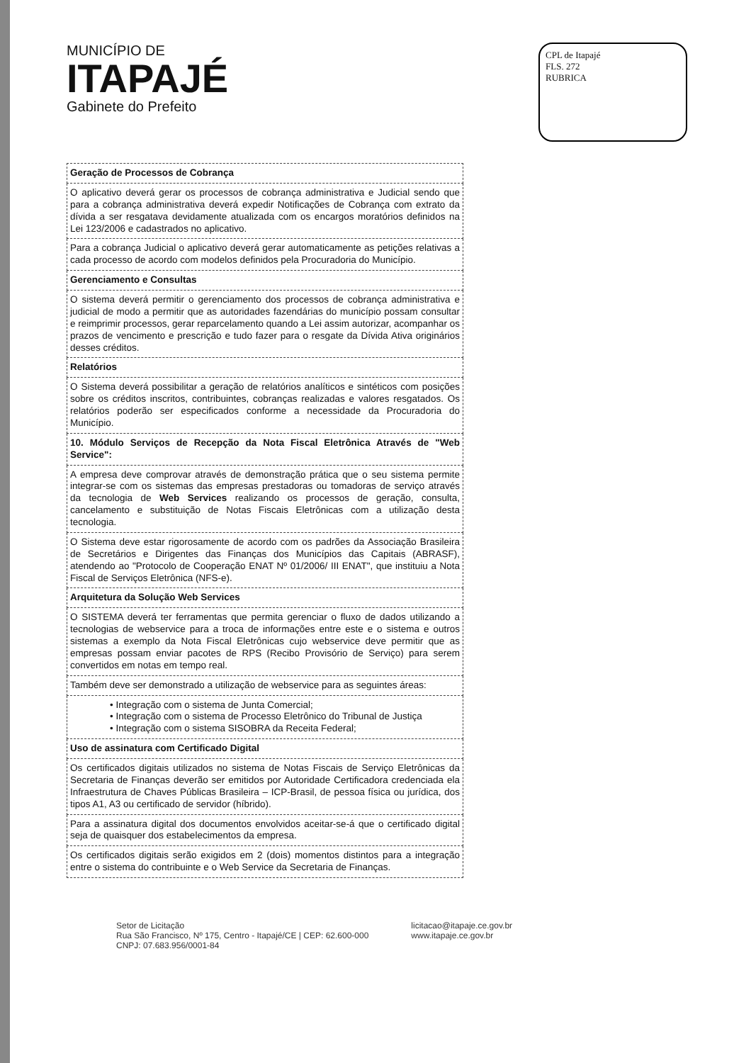MUNICÍPIO DE
ITAPAJÉ
Gabinete do Prefeito
CPL de Itapajé
FLS. 272
RUBRICA
| Geração de Processos de Cobrança |
| O aplicativo deverá gerar os processos de cobrança administrativa e Judicial sendo que para a cobrança administrativa deverá expedir Notificações de Cobrança com extrato da dívida a ser resgatava devidamente atualizada com os encargos moratórios definidos na Lei 123/2006 e cadastrados no aplicativo. |
| Para a cobrança Judicial o aplicativo deverá gerar automaticamente as petições relativas a cada processo de acordo com modelos definidos pela Procuradoria do Município. |
| Gerenciamento e Consultas |
| O sistema deverá permitir o gerenciamento dos processos de cobrança administrativa e judicial de modo a permitir que as autoridades fazendárias do município possam consultar e reimprimir processos, gerar reparcelamento quando a Lei assim autorizar, acompanhar os prazos de vencimento e prescrição e tudo fazer para o resgate da Dívida Ativa originários desses créditos. |
| Relatórios |
| O Sistema deverá possibilitar a geração de relatórios analíticos e sintéticos com posições sobre os créditos inscritos, contribuintes, cobranças realizadas e valores resgatados. Os relatórios poderão ser especificados conforme a necessidade da Procuradoria do Município. |
| 10. Módulo Serviços de Recepção da Nota Fiscal Eletrônica Através de "Web Service": |
| A empresa deve comprovar através de demonstração prática que o seu sistema permite integrar-se com os sistemas das empresas prestadoras ou tomadoras de serviço através da tecnologia de Web Services realizando os processos de geração, consulta, cancelamento e substituição de Notas Fiscais Eletrônicas com a utilização desta tecnologia. |
| O Sistema deve estar rigorosamente de acordo com os padrões da Associação Brasileira de Secretários e Dirigentes das Finanças dos Municípios das Capitais (ABRASF), atendendo ao "Protocolo de Cooperação ENAT Nº 01/2006/ III ENAT", que instituiu a Nota Fiscal de Serviços Eletrônica (NFS-e). |
| Arquitetura da Solução Web Services |
| O SISTEMA deverá ter ferramentas que permita gerenciar o fluxo de dados utilizando a tecnologias de webservice para a troca de informações entre este e o sistema e outros sistemas a exemplo da Nota Fiscal Eletrônicas cujo webservice deve permitir que as empresas possam enviar pacotes de RPS (Recibo Provisório de Serviço) para serem convertidos em notas em tempo real. |
| Também deve ser demonstrado a utilização de webservice para as seguintes áreas: |
| • Integração com o sistema de Junta Comercial; • Integração com o sistema de Processo Eletrônico do Tribunal de Justiça • Integração com o sistema SISOBRA da Receita Federal; |
| Uso de assinatura com Certificado Digital |
| Os certificados digitais utilizados no sistema de Notas Fiscais de Serviço Eletrônicas da Secretaria de Finanças deverão ser emitidos por Autoridade Certificadora credenciada ela Infraestrutura de Chaves Públicas Brasileira – ICP-Brasil, de pessoa física ou jurídica, dos tipos A1, A3 ou certificado de servidor (híbrido). |
| Para a assinatura digital dos documentos envolvidos aceitar-se-á que o certificado digital seja de quaisquer dos estabelecimentos da empresa. |
| Os certificados digitais serão exigidos em 2 (dois) momentos distintos para a integração entre o sistema do contribuinte e o Web Service da Secretaria de Finanças. |
Setor de Licitação
Rua São Francisco, Nº 175, Centro - Itapajé/CE | CEP: 62.600-000
CNPJ: 07.683.956/0001-84
licitacao@itapaje.ce.gov.br
www.itapaje.ce.gov.br